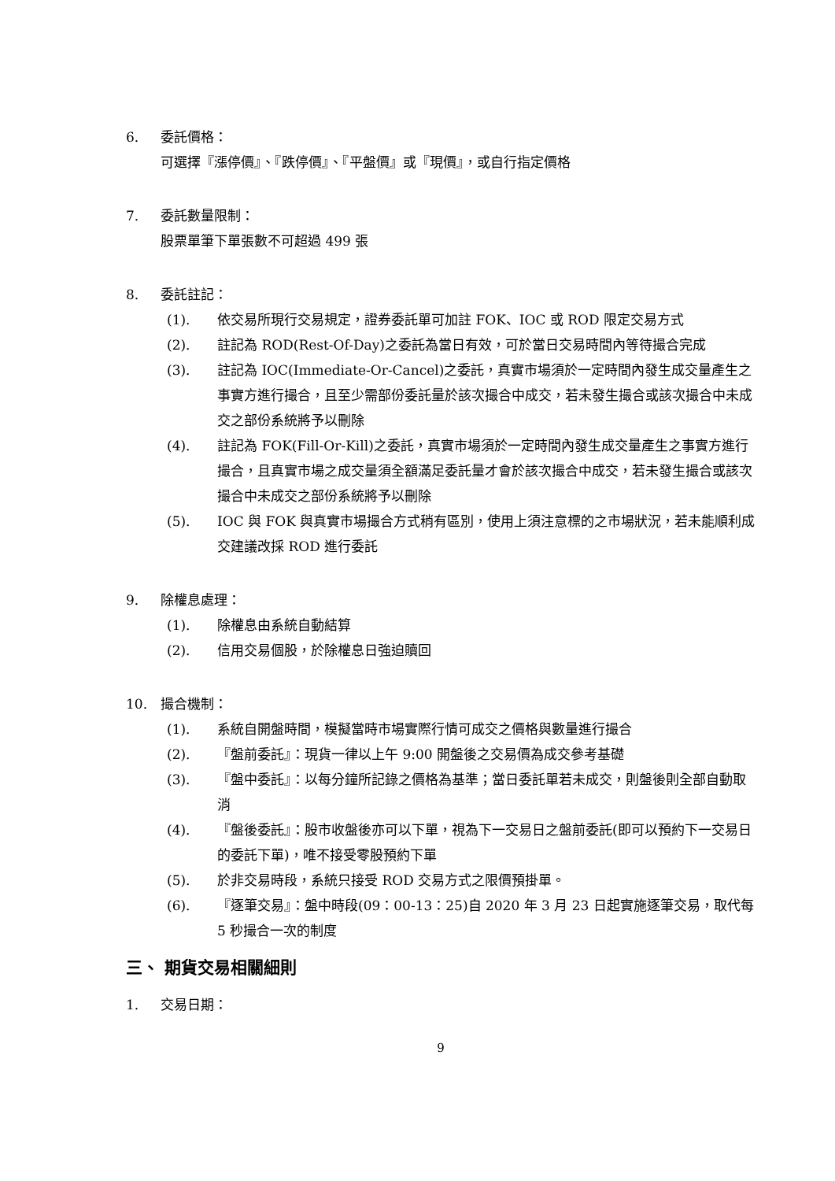6. 委託價格：
可選擇『漲停價』、『跌停價』、『平盤價』或『現價』，或自行指定價格
7. 委託數量限制：
股票單筆下單張數不可超過 499 張
8. 委託註記：
(1). 依交易所現行交易規定，證券委託單可加註 FOK、IOC 或 ROD 限定交易方式
(2). 註記為 ROD(Rest-Of-Day)之委託為當日有效，可於當日交易時間內等待撮合完成
(3). 註記為 IOC(Immediate-Or-Cancel)之委託，真實市場須於一定時間內發生成交量產生之事實方進行撮合，且至少需部份委託量於該次撮合中成交，若未發生撮合或該次撮合中未成交之部份系統將予以刪除
(4). 註記為 FOK(Fill-Or-Kill)之委託，真實市場須於一定時間內發生成交量產生之事實方進行撮合，且真實市場之成交量須全額滿足委託量才會於該次撮合中成交，若未發生撮合或該次撮合中未成交之部份系統將予以刪除
(5). IOC 與 FOK 與真實市場撮合方式稍有區別，使用上須注意標的之市場狀況，若未能順利成交建議改採 ROD 進行委託
9. 除權息處理：
(1). 除權息由系統自動結算
(2). 信用交易個股，於除權息日強迫贖回
10. 撮合機制：
(1). 系統自開盤時間，模擬當時市場實際行情可成交之價格與數量進行撮合
(2). 『盤前委託』：現貨一律以上午 9:00 開盤後之交易價為成交參考基礎
(3). 『盤中委託』：以每分鐘所記錄之價格為基準；當日委託單若未成交，則盤後則全部自動取消
(4). 『盤後委託』：股市收盤後亦可以下單，視為下一交易日之盤前委託(即可以預約下一交易日的委託下單)，唯不接受零股預約下單
(5). 於非交易時段，系統只接受 ROD 交易方式之限價預掛單。
(6). 『逐筆交易』：盤中時段(09：00-13：25)自 2020 年 3 月 23 日起實施逐筆交易，取代每 5 秒撮合一次的制度
三、 期貨交易相關細則
1. 交易日期：
9